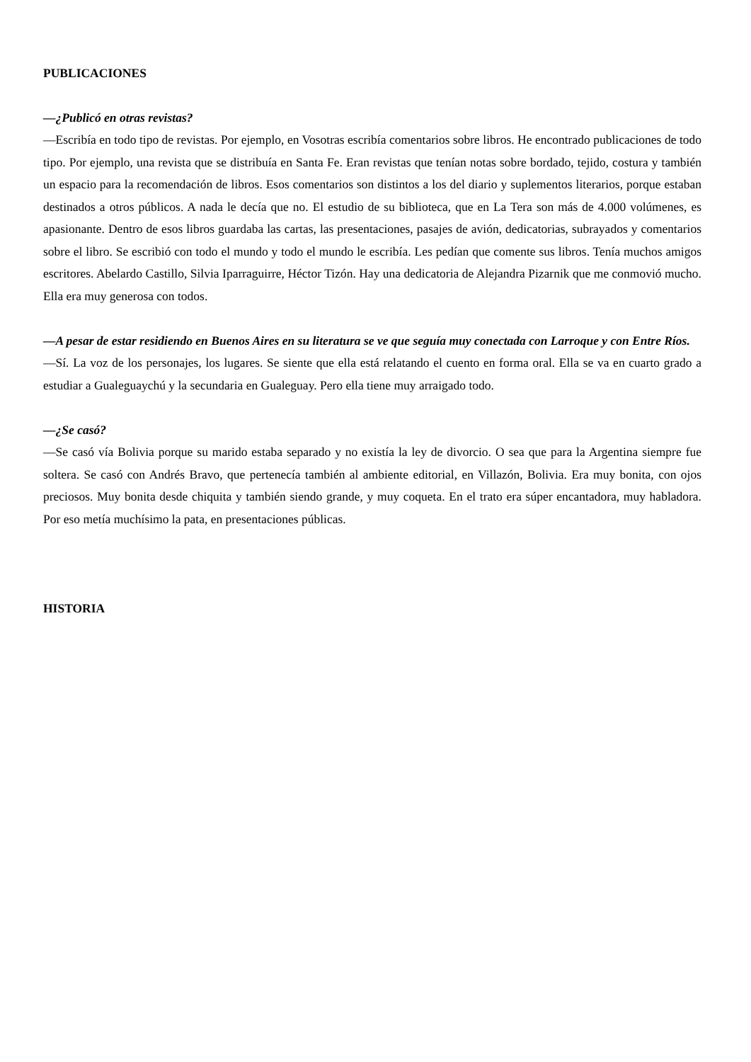PUBLICACIONES
—¿Publicó en otras revistas?
—Escribía en todo tipo de revistas. Por ejemplo, en Vosotras escribía comentarios sobre libros. He encontrado publicaciones de todo tipo. Por ejemplo, una revista que se distribuía en Santa Fe. Eran revistas que tenían notas sobre bordado, tejido, costura y también un espacio para la recomendación de libros. Esos comentarios son distintos a los del diario y suplementos literarios, porque estaban destinados a otros públicos. A nada le decía que no. El estudio de su biblioteca, que en La Tera son más de 4.000 volúmenes, es apasionante. Dentro de esos libros guardaba las cartas, las presentaciones, pasajes de avión, dedicatorias, subrayados y comentarios sobre el libro. Se escribió con todo el mundo y todo el mundo le escribía. Les pedían que comente sus libros. Tenía muchos amigos escritores. Abelardo Castillo, Silvia Iparraguirre, Héctor Tizón. Hay una dedicatoria de Alejandra Pizarnik que me conmovió mucho. Ella era muy generosa con todos.
—A pesar de estar residiendo en Buenos Aires en su literatura se ve que seguía muy conectada con Larroque y con Entre Ríos.
—Sí. La voz de los personajes, los lugares. Se siente que ella está relatando el cuento en forma oral. Ella se va en cuarto grado a estudiar a Gualeguaychú y la secundaria en Gualeguay. Pero ella tiene muy arraigado todo.
—¿Se casó?
—Se casó vía Bolivia porque su marido estaba separado y no existía la ley de divorcio. O sea que para la Argentina siempre fue soltera. Se casó con Andrés Bravo, que pertenecía también al ambiente editorial, en Villazón, Bolivia. Era muy bonita, con ojos preciosos. Muy bonita desde chiquita y también siendo grande, y muy coqueta. En el trato era súper encantadora, muy habladora. Por eso metía muchísimo la pata, en presentaciones públicas.
HISTORIA